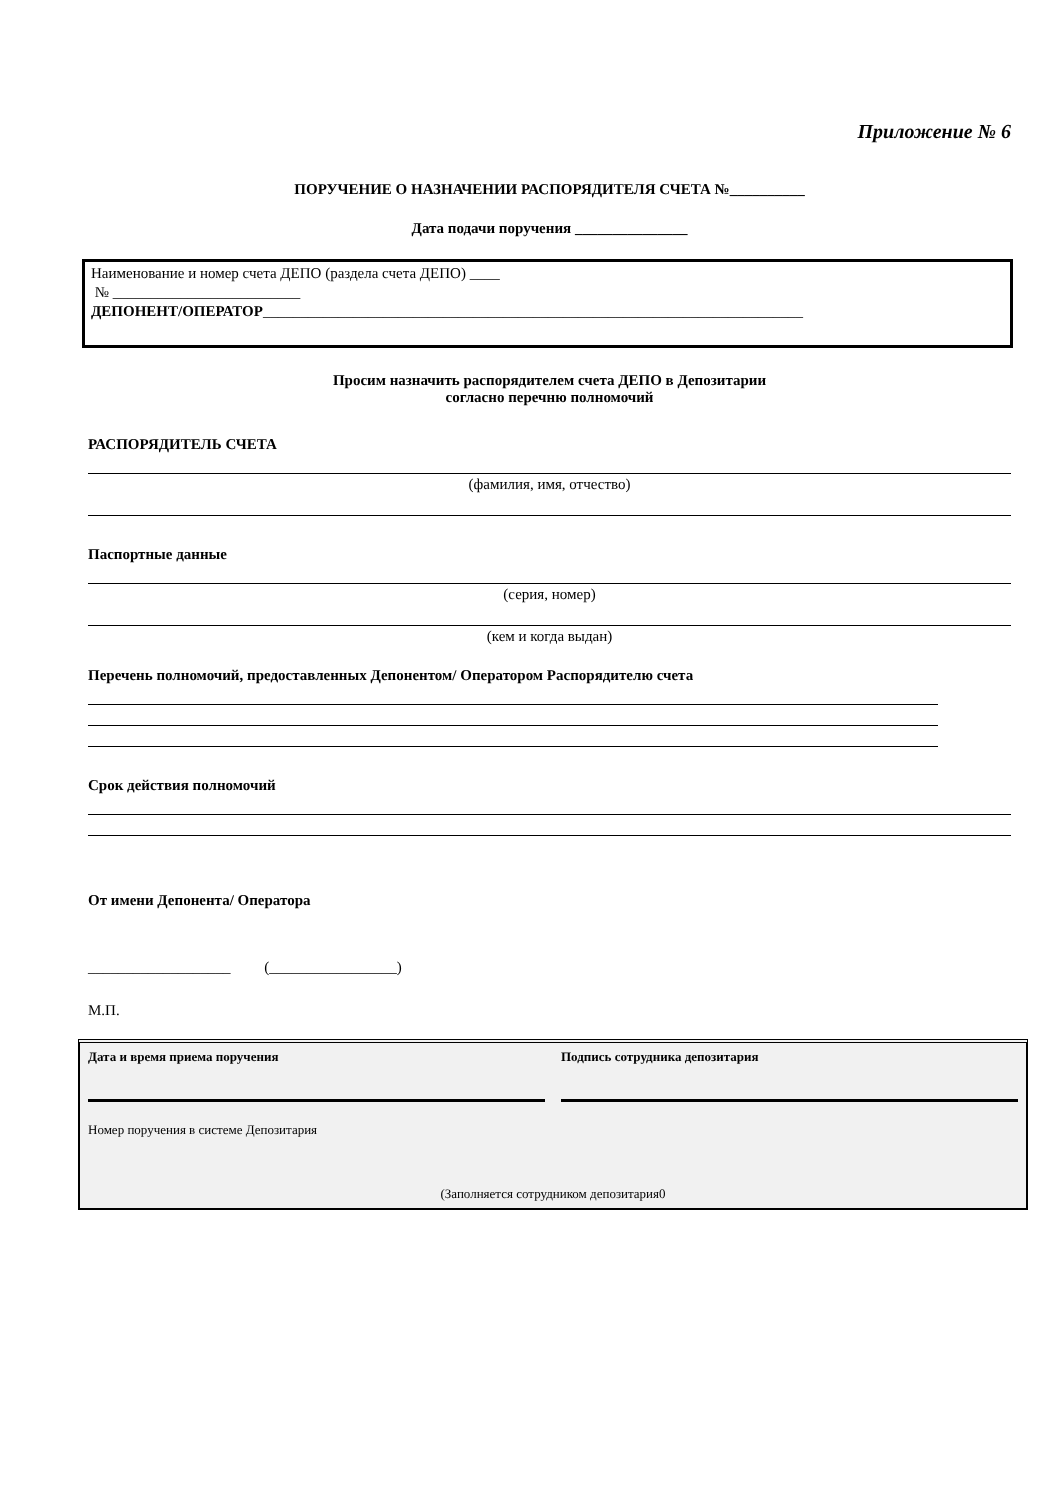Приложение № 6
ПОРУЧЕНИЕ О НАЗНАЧЕНИИ РАСПОРЯДИТЕЛЯ СЧЕТА №__________
Дата подачи поручения _______________
Наименование и номер счета ДЕПО (раздела счета ДЕПО) ____
№ _________________________
ДЕПОНЕНТ/ОПЕРАТОР________________________________________________________________________
Просим назначить распорядителем счета ДЕПО в Депозитарии
согласно перечню полномочий
РАСПОРЯДИТЕЛЬ СЧЕТА
(фамилия, имя, отчество)
Паспортные данные
(серия, номер)
(кем и когда выдан)
Перечень полномочий, предоставленных Депонентом/ Оператором Распорядителю счета
Срок действия полномочий
От имени Депонента/ Оператора
___________________ (_________________)
М.П.
Дата и время приема поручения Подпись сотрудника депозитария
Номер поручения в системе Депозитария
(Заполняется сотрудником депозитария0